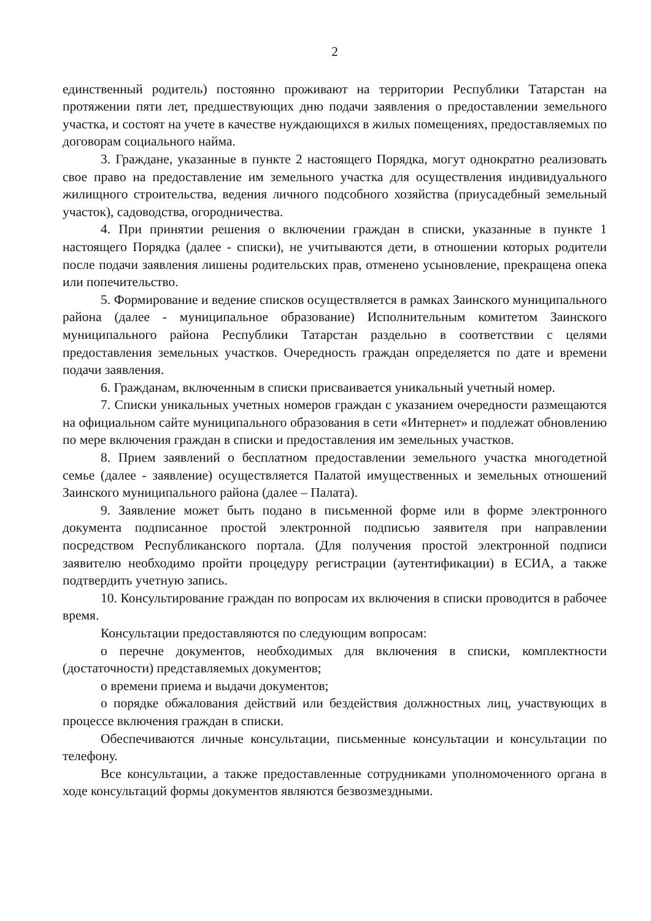2
единственный родитель) постоянно проживают на территории Республики Татарстан на протяжении пяти лет, предшествующих дню подачи заявления о предоставлении земельного участка, и состоят на учете в качестве нуждающихся в жилых помещениях, предоставляемых по договорам социального найма.
3. Граждане, указанные в пункте 2 настоящего Порядка, могут однократно реализовать свое право на предоставление им земельного участка для осуществления индивидуального жилищного строительства, ведения личного подсобного хозяйства (приусадебный земельный участок), садоводства, огородничества.
4. При принятии решения о включении граждан в списки, указанные в пункте 1 настоящего Порядка (далее - списки), не учитываются дети, в отношении которых родители после подачи заявления лишены родительских прав, отменено усыновление, прекращена опека или попечительство.
5. Формирование и ведение списков осуществляется в рамках Заинского муниципального района (далее - муниципальное образование) Исполнительным комитетом Заинского муниципального района Республики Татарстан раздельно в соответствии с целями предоставления земельных участков. Очередность граждан определяется по дате и времени подачи заявления.
6. Гражданам, включенным в списки присваивается уникальный учетный номер.
7. Списки уникальных учетных номеров граждан с указанием очередности размещаются на официальном сайте муниципального образования в сети «Интернет» и подлежат обновлению по мере включения граждан в списки и предоставления им земельных участков.
8. Прием заявлений о бесплатном предоставлении земельного участка многодетной семье (далее - заявление) осуществляется Палатой имущественных и земельных отношений Заинского муниципального района (далее – Палата).
9. Заявление может быть подано в письменной форме или в форме электронного документа подписанное простой электронной подписью заявителя при направлении посредством Республиканского портала. (Для получения простой электронной подписи заявителю необходимо пройти процедуру регистрации (аутентификации) в ЕСИА, а также подтвердить учетную запись.
10. Консультирование граждан по вопросам их включения в списки проводится в рабочее время.
Консультации предоставляются по следующим вопросам:
о перечне документов, необходимых для включения в списки, комплектности (достаточности) представляемых документов;
о времени приема и выдачи документов;
о порядке обжалования действий или бездействия должностных лиц, участвующих в процессе включения граждан в списки.
Обеспечиваются личные консультации, письменные консультации и консультации по телефону.
Все консультации, а также предоставленные сотрудниками уполномоченного органа в ходе консультаций формы документов являются безвозмездными.